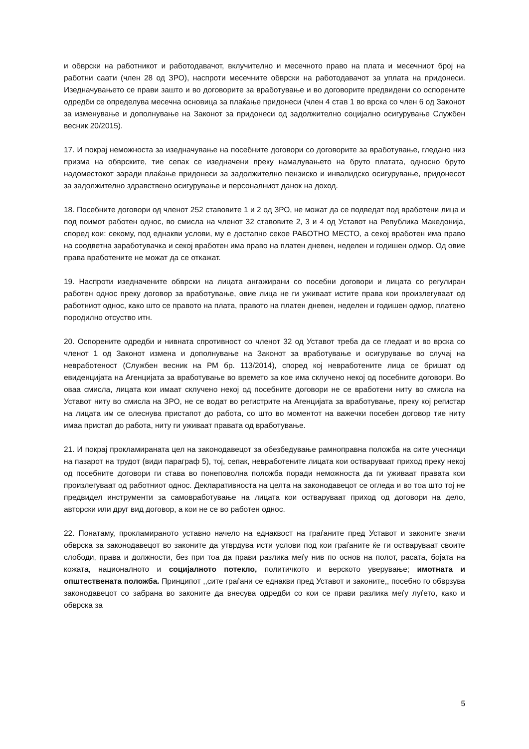и обврски на работникот и работодавачот, вклучително и месечното право на плата и месечниот број на работни саати (член 28 од ЗРО), наспроти месечните обврски на работодавачот за уплата на придонеси. Изедначувањето се прави зашто и во договорите за вработување и во договорите предвидени со оспорените одредби се определува месечна основица за плаќање придонеси (член 4 став 1 во врска со член 6 од Законот за изменување и дополнување на Законот за придонеси од задолжително социјално осигурување Службен весник 20/2015).
17. И покрај неможноста за изедначување на посебните договори со договорите за вработување, гледано низ призма на обврските, тие сепак се изедначени преку намалувањето на бруто платата, односно бруто надоместокот заради плаќање придонеси за задолжително пензиско и инвалидско осигурување, придонесот за задолжително здравствено осигурување и персоналниот данок на доход.
18. Посебните договори од членот 252 ставовите 1 и 2 од ЗРО, не можат да се подведат под вработени лица и под поимот работен однос, во смисла на членот 32 ставовите 2, 3 и 4 од Уставот на Република Македонија, според кои: секому, под еднакви услови, му е достапно секое РАБОТНО МЕСТО, а секој вработен има право на соодветна заработувачка и секој вработен има право на платен дневен, неделен и годишен одмор. Од овие права вработените не можат да се откажат.
19. Наспроти изедначените обврски на лицата ангажирани со посебни договори и лицата со регулиран работен однос преку договор за вработување, овие лица не ги уживаат истите права кои произлегуваат од работниот однос, како што се правото на плата, правото на платен дневен, неделен и годишен одмор, платено породилно отсуство итн.
20. Оспорените одредби и нивната спротивност со членот 32 од Уставот треба да се гледаат и во врска со членот 1 од Законот измена и дополнување на Законот за вработување и осигурување во случај на невработеност (Службен весник на РМ бр. 113/2014), според кој невработените лица се бришат од евиденцијата на Агенцијата за вработување во времето за кое има склучено некој од посебните договори. Во оваа смисла, лицата кои имаат склучено некој од посебните договори не се вработени ниту во смисла на Уставот ниту во смисла на ЗРО, не се водат во регистрите на Агенцијата за вработување, преку кој регистар на лицата им се олеснува пристапот до работа, со што во моментот на важечки посебен договор тие ниту имаа пристап до работа, ниту ги уживаат правата од вработување.
21. И покрај прокламираната цел на законодавецот за обезбедување рамноправна положба на сите учесници на пазарот на трудот (види параграф 5), тој, сепак, невработените лицата кои остваруваат приход преку некој од посебните договори ги става во понеповолна положба поради неможноста да ги уживаат правата кои произлегуваат од работниот однос. Декларативноста на целта на законодавецот се огледа и во тоа што тој не предвидел инструменти за самовработување на лицата кои остваруваат приход од договори на дело, авторски или друг вид договор, а кои не се во работен однос.
22. Понатаму, прокламираното уставно начело на еднаквост на граѓаните пред Уставот и законите значи обврска за законодавецот во законите да утврдува исти услови под кои граѓаните ќе ги остваруваат своите слободи, права и должности, без при тоа да прави разлика меѓу нив по основ на полот, расата, бојата на кожата, националното и социјалното потекло, политичкото и верското уверување; имотната и општествената положба. Принципот ,,сите граѓани се еднакви пред Уставот и законите,, посебно го обврзува законодавецот со забрана во законите да внесува одредби со кои се прави разлика меѓу луѓето, како и обврска за
5